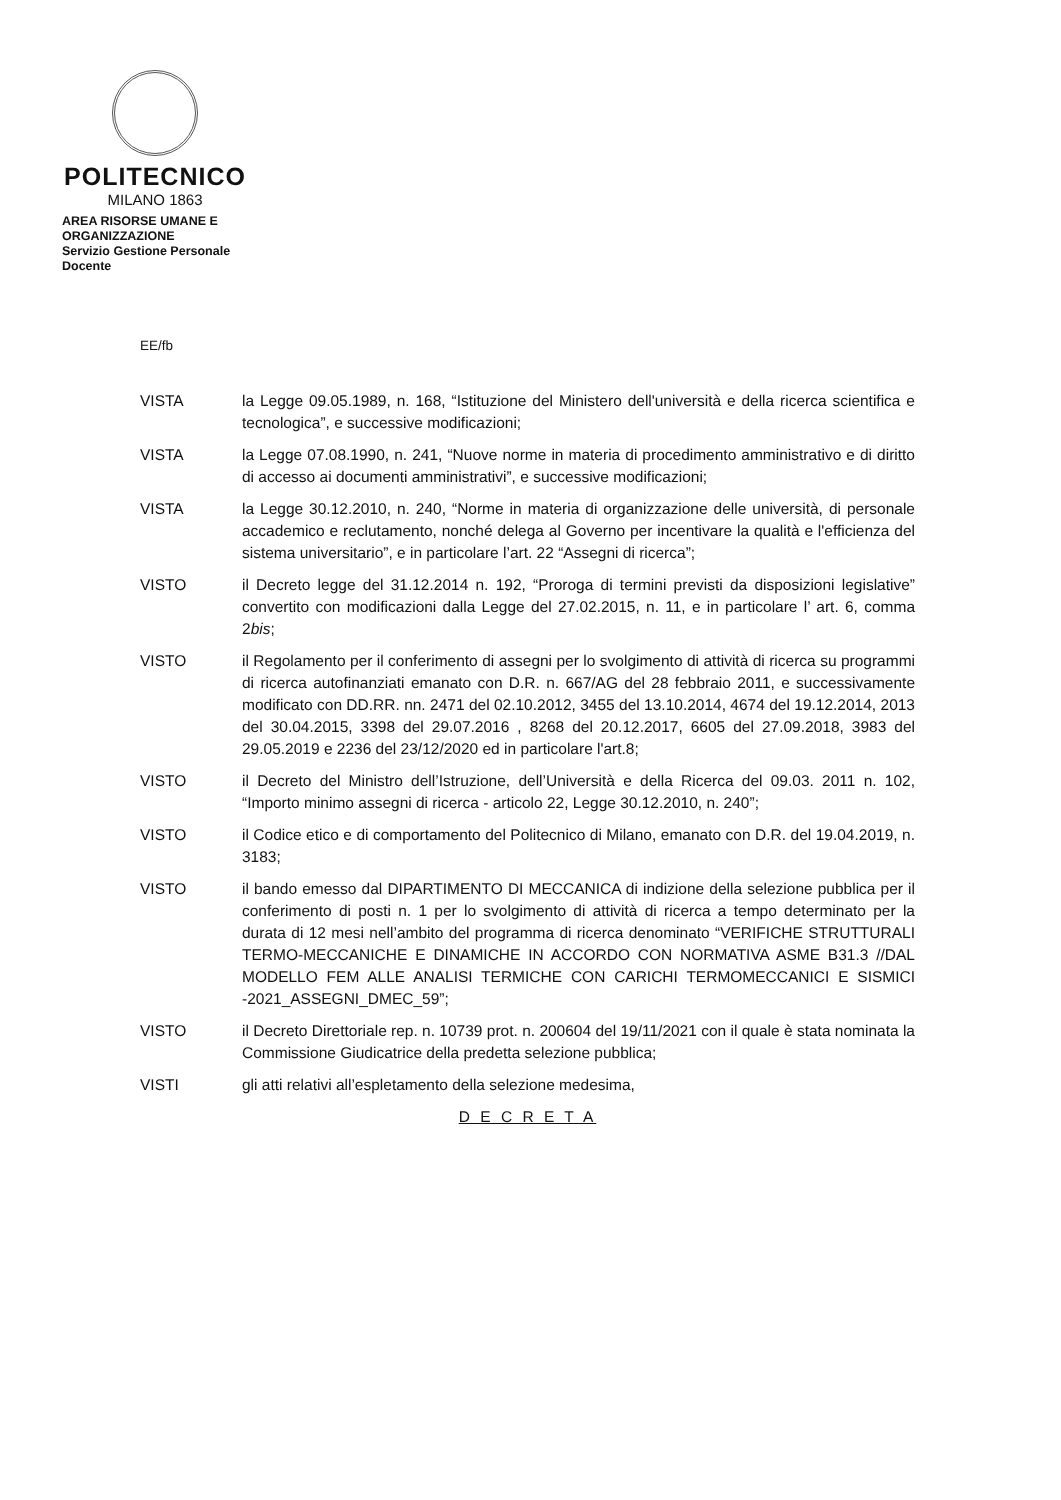POLITECNICO
MILANO 1863
AREA RISORSE UMANE E
ORGANIZZAZIONE
Servizio Gestione Personale
Docente
EE/fb
VISTA la Legge 09.05.1989, n. 168, “Istituzione del Ministero dell'università e della ricerca scientifica e tecnologica”, e successive modificazioni;
VISTA la Legge 07.08.1990, n. 241, “Nuove norme in materia di procedimento amministrativo e di diritto di accesso ai documenti amministrativi”, e successive modificazioni;
VISTA la Legge 30.12.2010, n. 240, “Norme in materia di organizzazione delle università, di personale accademico e reclutamento, nonché delega al Governo per incentivare la qualità e l'efficienza del sistema universitario”, e in particolare l’art. 22 “Assegni di ricerca”;
VISTO il Decreto legge del 31.12.2014 n. 192, “Proroga di termini previsti da disposizioni legislative” convertito con modificazioni dalla Legge del 27.02.2015, n. 11, e in particolare l’ art. 6, comma 2bis;
VISTO il Regolamento per il conferimento di assegni per lo svolgimento di attività di ricerca su programmi di ricerca autofinanziati emanato con D.R. n. 667/AG del 28 febbraio 2011, e successivamente modificato con DD.RR. nn. 2471 del 02.10.2012, 3455 del 13.10.2014, 4674 del 19.12.2014, 2013 del 30.04.2015, 3398 del 29.07.2016 , 8268 del 20.12.2017, 6605 del 27.09.2018, 3983 del 29.05.2019 e 2236 del 23/12/2020 ed in particolare l'art.8;
VISTO il Decreto del Ministro dell’Istruzione, dell’Università e della Ricerca del 09.03. 2011 n. 102, “Importo minimo assegni di ricerca - articolo 22, Legge 30.12.2010, n. 240”;
VISTO il Codice etico e di comportamento del Politecnico di Milano, emanato con D.R. del 19.04.2019, n. 3183;
VISTO il bando emesso dal DIPARTIMENTO DI MECCANICA di indizione della selezione pubblica per il conferimento di posti n. 1 per lo svolgimento di attività di ricerca a tempo determinato per la durata di 12 mesi nell’ambito del programma di ricerca denominato “VERIFICHE STRUTTURALI TERMO-MECCANICHE E DINAMICHE IN ACCORDO CON NORMATIVA ASME B31.3 //DAL MODELLO FEM ALLE ANALISI TERMICHE CON CARICHI TERMOMECCANICI E SISMICI -2021_ASSEGNI_DMEC_59”;
VISTO il Decreto Direttoriale rep. n. 10739 prot. n. 200604 del 19/11/2021 con il quale è stata nominata la Commissione Giudicatrice della predetta selezione pubblica;
VISTI gli atti relativi all’espletamento della selezione medesima,
D E C R E T A